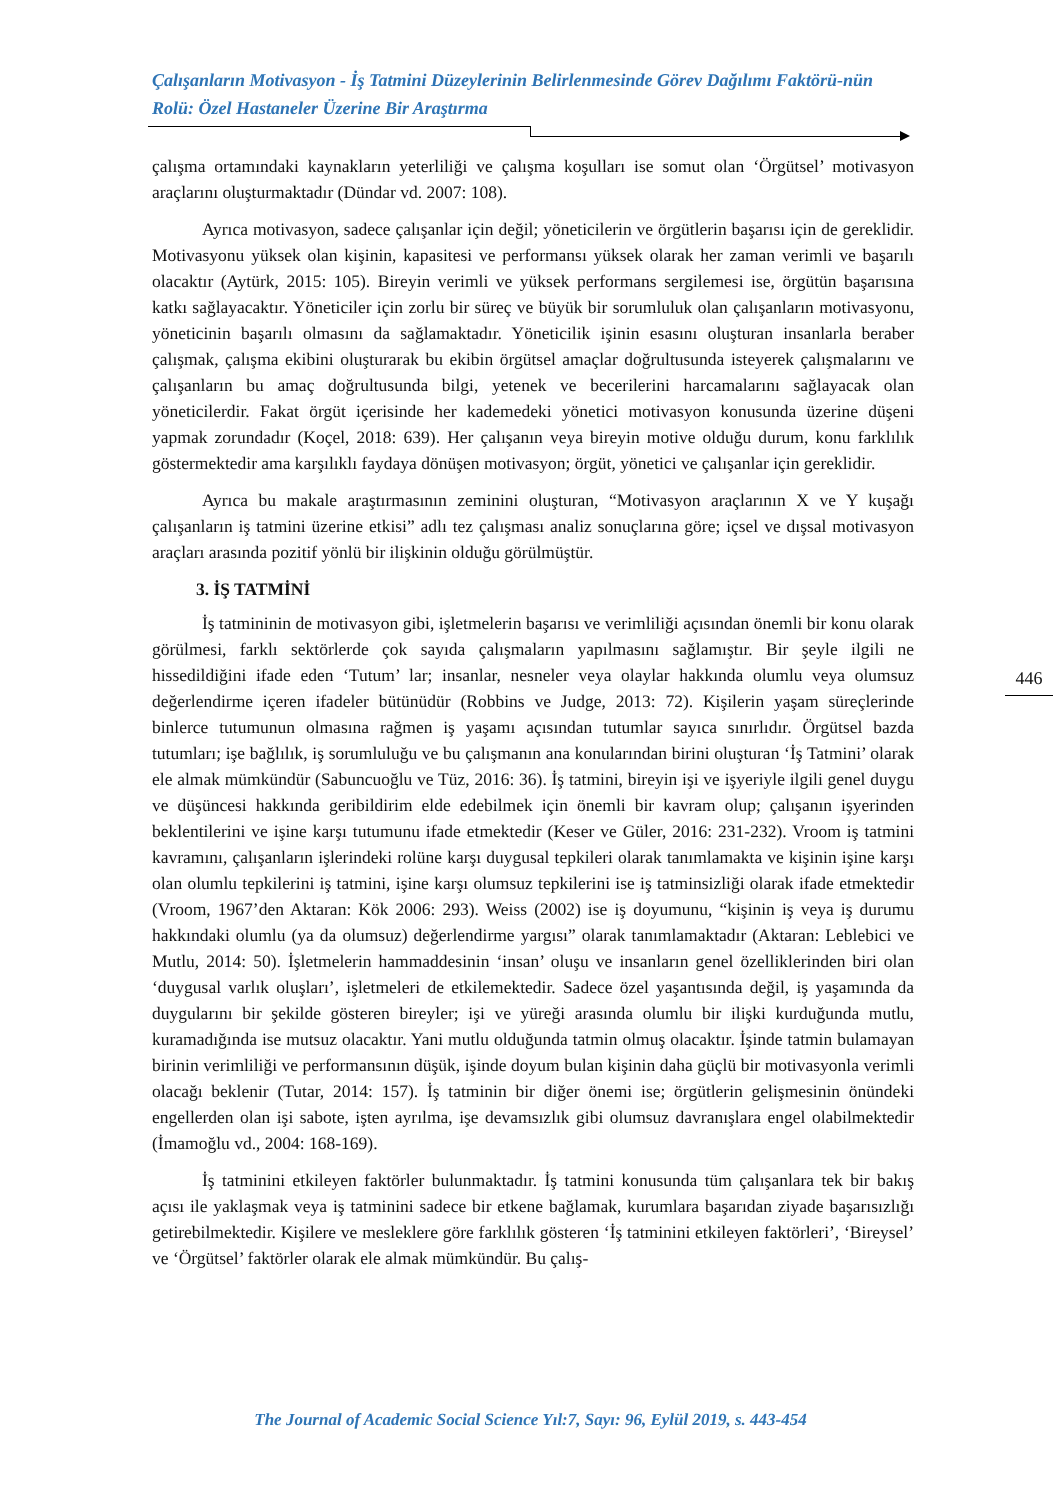Çalışanların Motivasyon - İş Tatmini Düzeylerinin Belirlenmesinde Görev Dağılımı Faktörü-nün Rolü: Özel Hastaneler Üzerine Bir Araştırma
çalışma ortamındaki kaynakların yeterliliği ve çalışma koşulları ise somut olan ‘Örgütsel’ motivasyon araçlarını oluşturmaktadır (Dündar vd. 2007: 108).
Ayrıca motivasyon, sadece çalışanlar için değil; yöneticilerin ve örgütlerin başarısı için de gereklidir. Motivasyonu yüksek olan kişinin, kapasitesi ve performansı yüksek olarak her zaman verimli ve başarılı olacaktır (Aytürk, 2015: 105). Bireyin verimli ve yüksek performans sergilemesi ise, örgütün başarısına katkı sağlayacaktır. Yöneticiler için zorlu bir süreç ve büyük bir sorumluluk olan çalışanların motivasyonu, yöneticinin başarılı olmasını da sağlamaktadır. Yöneticilik işinin esasını oluşturan insanlarla beraber çalışmak, çalışma ekibini oluşturarak bu ekibin örgütsel amaçlar doğrultusunda isteyerek çalışmalarını ve çalışanların bu amaç doğrultusunda bilgi, yetenek ve becerilerini harcamalarını sağlayacak olan yöneticilerdir. Fakat örgüt içerisinde her kademedeki yönetici motivasyon konusunda üzerine düşeni yapmak zorundadır (Koçel, 2018: 639). Her çalışanın veya bireyin motive olduğu durum, konu farklılık göstermektedir ama karşılıklı faydaya dönüşen motivasyon; örgüt, yönetici ve çalışanlar için gereklidir.
Ayrıca bu makale araştırmasının zeminini oluşturan, “Motivasyon araçlarının X ve Y kuşağı çalışanların iş tatmini üzerine etkisi” adlı tez çalışması analiz sonuçlarına göre; içsel ve dışsal motivasyon araçları arasında pozitif yönlü bir ilişkinin olduğu görülmüştür.
3. İŞ TATMİNİ
İş tatmininin de motivasyon gibi, işletmelerin başarısı ve verimliliği açısından önemli bir konu olarak görülmesi, farklı sektörlerde çok sayıda çalışmaların yapılmasını sağlamıştır. Bir şeyle ilgili ne hissedildiğini ifade eden ‘Tutum’ lar; insanlar, nesneler veya olaylar hakkında olumlu veya olumsuz değerlendirme içeren ifadeler bütünüdür (Robbins ve Judge, 2013: 72). Kişilerin yaşam süreçlerinde binlerce tutumunun olmasına rağmen iş yaşamı açısından tutumlar sayıca sınırlıdır. Örgütsel bazda tutumları; işe bağlılık, iş sorumluluğu ve bu çalışmanın ana konularından birini oluşturan ‘İş Tatmini’ olarak ele almak mümkündür (Sabuncuoğlu ve Tüz, 2016: 36). İş tatmini, bireyin işi ve işyeriyle ilgili genel duygu ve düşüncesi hakkında geribildirim elde edebilmek için önemli bir kavram olup; çalışanın işyerinden beklentilerini ve işine karşı tutumunu ifade etmektedir (Keser ve Güler, 2016: 231-232). Vroom iş tatmini kavramını, çalışanların işlerindeki rolüne karşı duygusal tepkileri olarak tanımlamakta ve kişinin işine karşı olan olumlu tepkilerini iş tatmini, işine karşı olumsuz tepkilerini ise iş tatminsizliği olarak ifade etmektedir (Vroom, 1967’den Aktaran: Kök 2006: 293). Weiss (2002) ise iş doyumunu, “kişinin iş veya iş durumu hakkındaki olumlu (ya da olumsuz) değerlendirme yargısı” olarak tanımlamaktadır (Aktaran: Leblebici ve Mutlu, 2014: 50). İşletmelerin hammaddesinin ‘insan’ oluşu ve insanların genel özelliklerinden biri olan ‘duygusal varlık oluşları’, işletmeleri de etkilemektedir. Sadece özel yaşantısında değil, iş yaşamında da duygularını bir şekilde gösteren bireyler; işi ve yüreği arasında olumlu bir ilişki kurduğunda mutlu, kuramadığında ise mutsuz olacaktır. Yani mutlu olduğunda tatmin olmuş olacaktır. İşinde tatmin bulamayan birinin verimliliği ve performansının düşük, işinde doyum bulan kişinin daha güçlü bir motivasyonla verimli olacağı beklenir (Tutar, 2014: 157). İş tatminin bir diğer önemi ise; örgütlerin gelişmesinin önündeki engellerden olan işi sabote, işten ayrılma, işe devamsızlık gibi olumsuz davranışlara engel olabilmektedir (İmamoğlu vd., 2004: 168-169).
İş tatminini etkileyen faktörler bulunmaktadır. İş tatmini konusunda tüm çalışanlara tek bir bakış açısı ile yaklaşmak veya iş tatminini sadece bir etkene bağlamak, kurumlara başarıdan ziyade başarısızlığı getirebilmektedir. Kişilere ve mesleklere göre farklılık gösteren ‘İş tatminini etkileyen faktörleri’, ‘Bireysel’ ve ‘Örgütsel’ faktörler olarak ele almak mümkündür. Bu çalış-
446
The Journal of Academic Social Science Yıl:7, Sayı: 96, Eylül 2019, s. 443-454